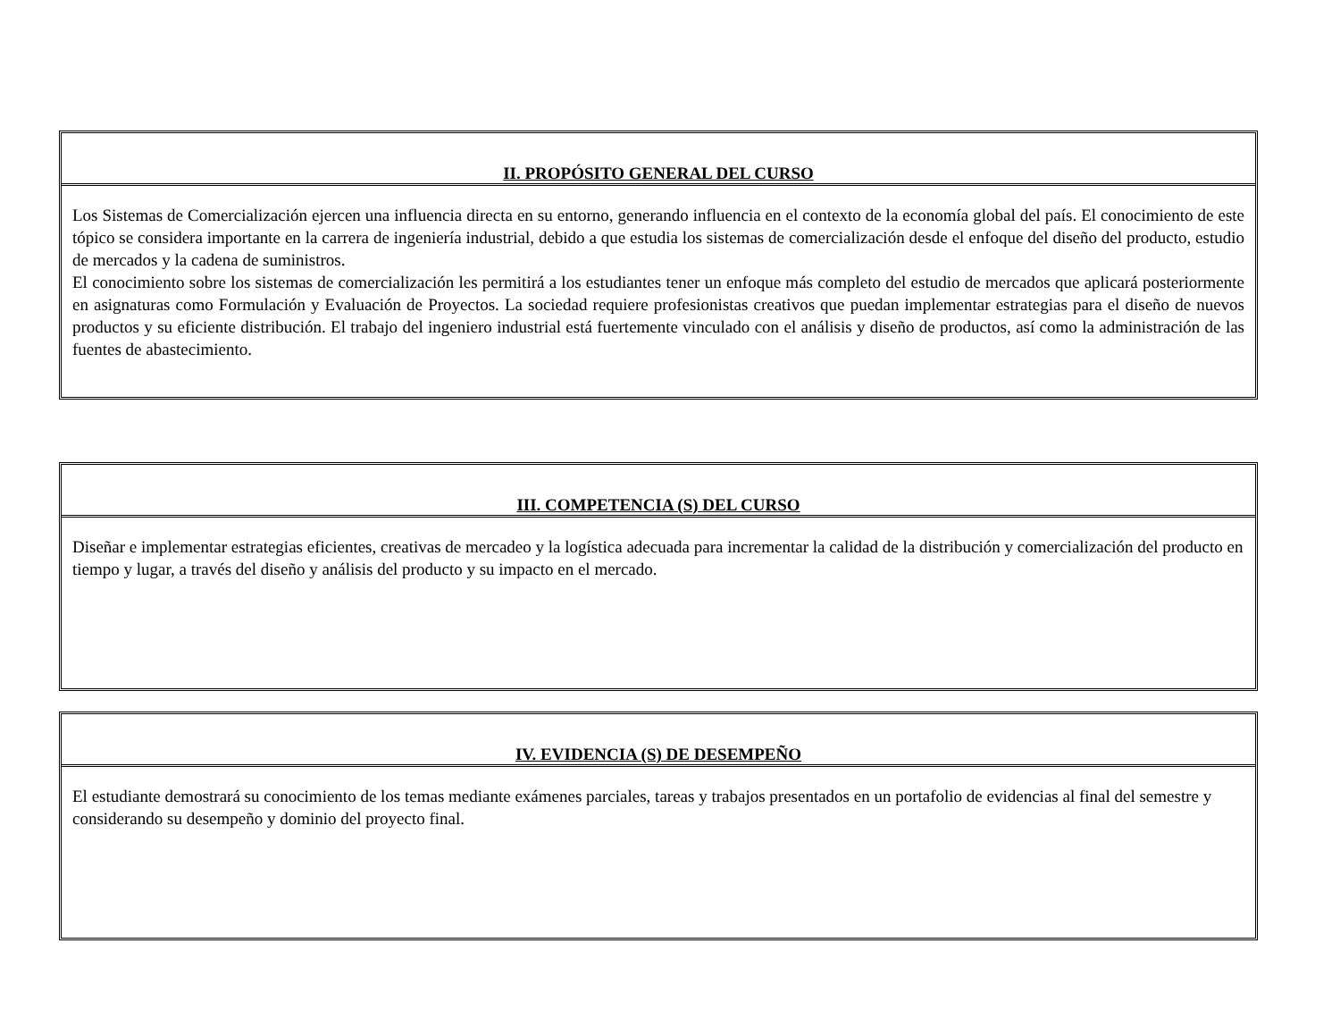| II. PROPÓSITO GENERAL DEL CURSO |
| --- |
| Los Sistemas de Comercialización ejercen una influencia directa en su entorno, generando influencia en el contexto de la economía global del país. El conocimiento de este tópico se considera importante en la carrera de ingeniería industrial, debido a que estudia los sistemas de comercialización desde el enfoque del diseño del producto, estudio de mercados y la cadena de suministros. El conocimiento sobre los sistemas de comercialización les permitirá a los estudiantes tener un enfoque más completo del estudio de mercados que aplicará posteriormente en asignaturas como Formulación y Evaluación de Proyectos. La sociedad requiere profesionistas creativos que puedan implementar estrategias para el diseño de nuevos productos y su eficiente distribución. El trabajo del ingeniero industrial está fuertemente vinculado con el análisis y diseño de productos, así como la administración de las fuentes de abastecimiento. |
| III. COMPETENCIA (S) DEL CURSO |
| --- |
| Diseñar e implementar estrategias eficientes, creativas de mercadeo y la logística adecuada para incrementar la calidad de la distribución y comercialización del producto en tiempo y lugar, a través del diseño y análisis del producto y su impacto en el mercado. |
| IV. EVIDENCIA (S) DE DESEMPEÑO |
| --- |
| El estudiante demostrará su conocimiento de los temas mediante exámenes parciales, tareas y trabajos presentados en un portafolio de evidencias al final del semestre y considerando su desempeño y dominio del proyecto final. |